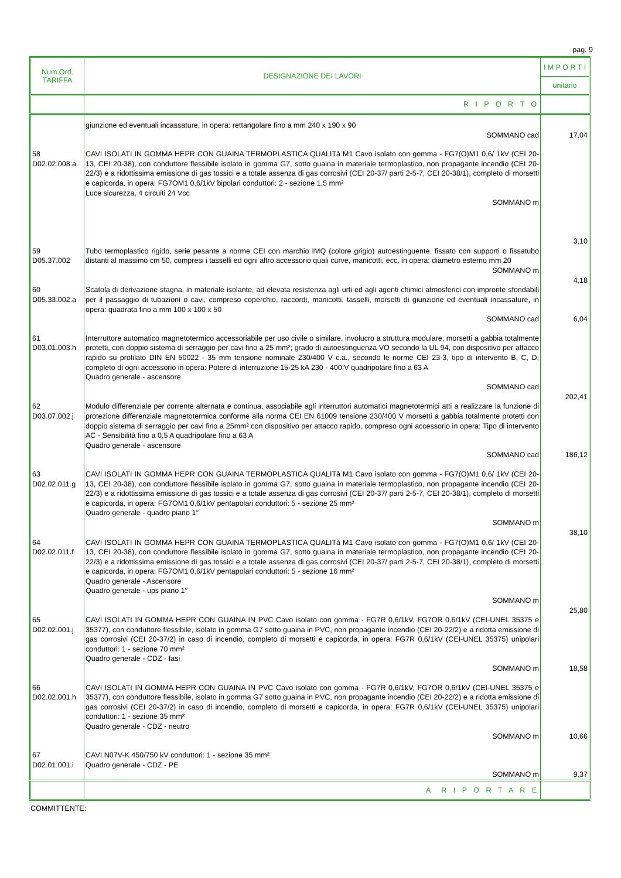pag. 9
| Num.Ord. TARIFFA | DESIGNAZIONE DEI LAVORI | I M P O R T I unitario |
| --- | --- | --- |
| | R I P O R T O | |
| | giunzione ed eventuali incassature, in opera: rettangolare fino a mm 240 x 190 x 90 SOMMANO cad | 17,04 |
| 58 D02.02.008.a | CAVI ISOLATI IN GOMMA HEPR CON GUAINA TERMOPLASTICA QUALITà M1 Cavo isolato con gomma - FG7(O)M1 0,6/ 1kV (CEI 20-13, CEI 20-38), con conduttore flessibile isolato in gomma G7, sotto guaina in materiale termoplastico, non propagante incendio (CEI 20-22/3) e a ridottissima emissione di gas tossici e a totale assenza di gas corrosivi (CEI 20-37/ parti 2-5-7, CEI 20-38/1), completo di morsetti e capicorda, in opera: FG7OM1 0,6/1kV bipolari conduttori: 2 - sezione 1,5 mm² Luce sicurezza, 4 circuiti 24 Vcc SOMMANO m | 3,10 |
| 59 D05.37.002 | Tubo termoplastico rigido, serie pesante a norme CEI con marchio IMQ (colore grigio) autoestinguente, fissato con supporti o fissatubo distanti al massimo cm 50, compresi i tasselli ed ogni altro accessorio quali curve, manicotti, ecc, in opera: diametro esterno mm 20 SOMMANO m | 4,18 |
| 60 D05.33.002.a | Scatola di derivazione stagna, in materiale isolante, ad elevata resistenza agli urti ed agli agenti chimici atmosferici con impronte sfondabili per il passaggio di tubazioni o cavi, compreso coperchio, raccordi, manicotti, tasselli, morsetti di giunzione ed eventuali incassature, in opera: quadrata fino a mm 100 x 100 x 50 SOMMANO cad | 6,04 |
| 61 D03.01.003.h | Interruttore automatico magnetotermico accessoriabile per uso civile o similare, involucro a struttura modulare, morsetti a gabbia totalmente protetti, con doppio sistema di serraggio per cavi fino a 25 mm²; grado di autoestinguenza VO secondo la UL 94, con dispositivo per attacco rapido su profilato DIN EN 50022 - 35 mm tensione nominale 230/400 V c.a., secondo le norme CEI 23-3, tipo di intervento B, C, D, completo di ogni accessorio in opera: Potere di interruzione 15-25 kA 230 - 400 V quadripolare fino a 63 A Quadro generale - ascensore SOMMANO cad | 202,41 |
| 62 D03.07.002.j | Modulo differenziale per corrente alternata e continua, associabile agli interruttori automatici magnetotermici atti a realizzare la funzione di protezione differenziale magnetotermica conforme alla norma CEI EN 61009 tensione 230/400 V morsetti a gabbia totalmente protetti con doppio sistema di serraggio per cavi fino a 25mm² con dispositivo per attacco rapido, compreso ogni accessorio in opera: Tipo di intervento AC - Sensibilità fino a 0,5 A quadripolare fino a 63 A Quadro generale - ascensore SOMMANO cad | 186,12 |
| 63 D02.02.011.g | CAVI ISOLATI IN GOMMA HEPR CON GUAINA TERMOPLASTICA QUALITà M1 Cavo isolato con gomma - FG7(O)M1 0,6/ 1kV (CEI 20-13, CEI 20-38), con conduttore flessibile isolato in gomma G7, sotto guaina in materiale termoplastico, non propagante incendio (CEI 20-22/3) e a ridottissima emissione di gas tossici e a totale assenza di gas corrosivi (CEI 20-37/ parti 2-5-7, CEI 20-38/1), completo di morsetti e capicorda, in opera: FG7OM1 0,6/1kV pentapolari conduttori: 5 - sezione 25 mm² Quadro generale - quadro piano 1° SOMMANO m | 38,10 |
| 64 D02.02.011.f | CAVI ISOLATI IN GOMMA HEPR CON GUAINA TERMOPLASTICA QUALITà M1 Cavo isolato con gomma - FG7(O)M1 0,6/ 1kV (CEI 20-13, CEI 20-38), con conduttore flessibile isolato in gomma G7, sotto guaina in materiale termoplastico, non propagante incendio (CEI 20-22/3) e a ridottissima emissione di gas tossici e a totale assenza di gas corrosivi (CEI 20-37/ parti 2-5-7, CEI 20-38/1), completo di morsetti e capicorda, in opera: FG7OM1 0,6/1kV pentapolari conduttori: 5 - sezione 16 mm² Quadro generale - Ascensore Quadro generale - ups piano 1° SOMMANO m | 25,80 |
| 65 D02.02.001.j | CAVI ISOLATI IN GOMMA HEPR CON GUAINA IN PVC Cavo isolato con gomma - FG7R 0,6/1kV, FG7OR 0,6/1kV (CEI-UNEL 35375 e 35377), con conduttore flessibile, isolato in gomma G7 sotto guaina in PVC, non propagante incendio (CEI 20-22/2) e a ridotta emissione di gas corrosivi (CEI 20-37/2) in caso di incendio, completo di morsetti e capicorda, in opera: FG7R 0,6/1kV (CEI-UNEL 35375) unipolari conduttori: 1 - sezione 70 mm² Quadro generale - CDZ - fasi SOMMANO m | 18,58 |
| 66 D02.02.001.h | CAVI ISOLATI IN GOMMA HEPR CON GUAINA IN PVC Cavo isolato con gomma - FG7R 0,6/1kV, FG7OR 0,6/1kV (CEI-UNEL 35375 e 35377), con conduttore flessibile, isolato in gomma G7 sotto guaina in PVC, non propagante incendio (CEI 20-22/2) e a ridotta emissione di gas corrosivi (CEI 20-37/2) in caso di incendio, completo di morsetti e capicorda, in opera: FG7R 0,6/1kV (CEI-UNEL 35375) unipolari conduttori: 1 - sezione 35 mm² Quadro generale - CDZ - neutro SOMMANO m | 10,66 |
| 67 D02.01.001.i | CAVI N07V-K 450/750 kV conduttori: 1 - sezione 35 mm² Quadro generale - CDZ - PE SOMMANO m | 9,37 |
| | A R I P O R T A R E | |
COMMITTENTE: